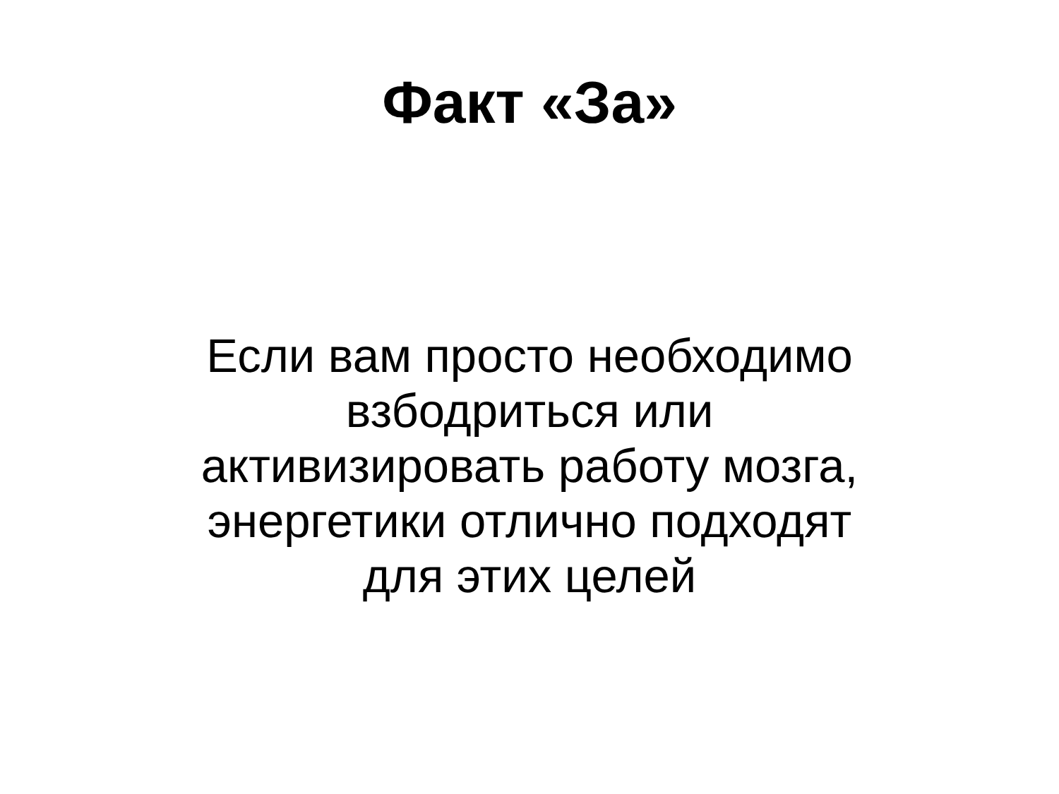Факт «За»
Если вам просто необходимо
взбодриться или
активизировать работу мозга,
энергетики отлично подходят
для этих целей